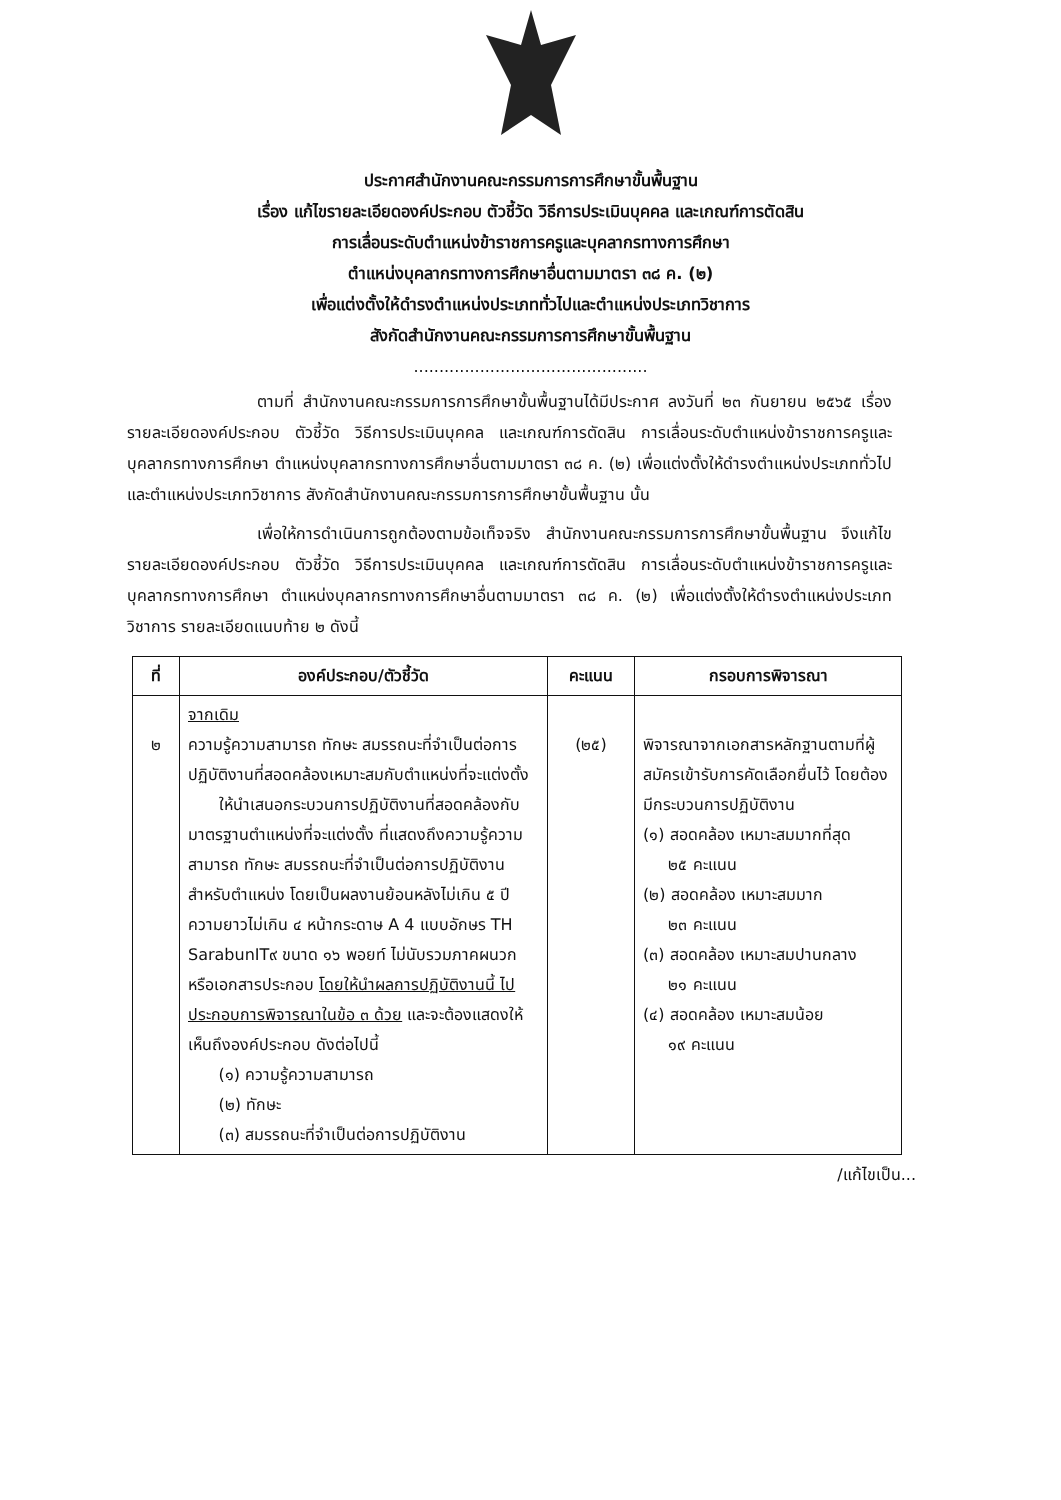ประกาศสำนักงานคณะกรรมการการศึกษาขั้นพื้นฐาน
เรื่อง แก้ไขรายละเอียดองค์ประกอบ ตัวชี้วัด วิธีการประเมินบุคคล และเกณฑ์การตัดสิน
การเลื่อนระดับตำแหน่งข้าราชการครูและบุคลากรทางการศึกษา
ตำแหน่งบุคลากรทางการศึกษาอื่นตามมาตรา ๓๘ ค. (๒)
เพื่อแต่งตั้งให้ดำรงตำแหน่งประเภททั่วไปและตำแหน่งประเภทวิชาการ
สังกัดสำนักงานคณะกรรมการการศึกษาขั้นพื้นฐาน
..............................................
ตามที่ สำนักงานคณะกรรมการการศึกษาขั้นพื้นฐานได้มีประกาศ ลงวันที่ ๒๓ กันยายน ๒๕๖๕ เรื่อง รายละเอียดองค์ประกอบ ตัวชี้วัด วิธีการประเมินบุคคล และเกณฑ์การตัดสิน การเลื่อนระดับตำแหน่งข้าราชการครูและบุคลากรทางการศึกษา ตำแหน่งบุคลากรทางการศึกษาอื่นตามมาตรา ๓๘ ค. (๒) เพื่อแต่งตั้งให้ดำรงตำแหน่งประเภททั่วไปและตำแหน่งประเภทวิชาการ สังกัดสำนักงานคณะกรรมการการศึกษาขั้นพื้นฐาน นั้น
เพื่อให้การดำเนินการถูกต้องตามข้อเท็จจริง สำนักงานคณะกรรมการการศึกษาขั้นพื้นฐาน จึงแก้ไขรายละเอียดองค์ประกอบ ตัวชี้วัด วิธีการประเมินบุคคล และเกณฑ์การตัดสิน การเลื่อนระดับตำแหน่งข้าราชการครูและบุคลากรทางการศึกษา ตำแหน่งบุคลากรทางการศึกษาอื่นตามมาตรา ๓๘ ค. (๒) เพื่อแต่งตั้งให้ดำรงตำแหน่งประเภทวิชาการ รายละเอียดแนบท้าย ๒ ดังนี้
| ที่ | องค์ประกอบ/ตัวชี้วัด | คะแนน | กรอบการพิจารณา |
| --- | --- | --- | --- |
| ๒ | จากเดิม ความรู้ความสามารถ ทักษะ สมรรถนะที่จำเป็นต่อการปฏิบัติงานที่สอดคล้องเหมาะสมกับตำแหน่งที่จะแต่งตั้ง ให้นำเสนอกระบวนการปฏิบัติงานที่สอดคล้องกับมาตรฐานตำแหน่งที่จะแต่งตั้ง ที่แสดงถึงความรู้ความสามารถ ทักษะ สมรรถนะที่จำเป็นต่อการปฏิบัติงานสำหรับตำแหน่ง โดยเป็นผลงานย้อนหลังไม่เกิน ๕ ปี ความยาวไม่เกิน ๔ หน้ากระดาษ A 4 แบบอักษร TH SarabunIT๙ ขนาด ๑๖ พอยท์ ไม่นับรวมภาคผนวกหรือเอกสารประกอบ โดยให้นำผลการปฏิบัติงานนี้ ไปประกอบการพิจารณาในข้อ ๓ ด้วย และจะต้องแสดงให้เห็นถึงองค์ประกอบ ดังต่อไปนี้ (๑) ความรู้ความสามารถ (๒) ทักษะ (๓) สมรรถนะที่จำเป็นต่อการปฏิบัติงาน | (๒๕) | พิจารณาจากเอกสารหลักฐานตามที่ผู้สมัครเข้ารับการคัดเลือกยื่นไว้ โดยต้องมีกระบวนการปฏิบัติงาน (๑) สอดคล้อง เหมาะสมมากที่สุด ๒๕ คะแนน (๒) สอดคล้อง เหมาะสมมาก ๒๓ คะแนน (๓) สอดคล้อง เหมาะสมปานกลาง ๒๑ คะแนน (๔) สอดคล้อง เหมาะสมน้อย ๑๙ คะแนน |
/แก้ไขเป็น...